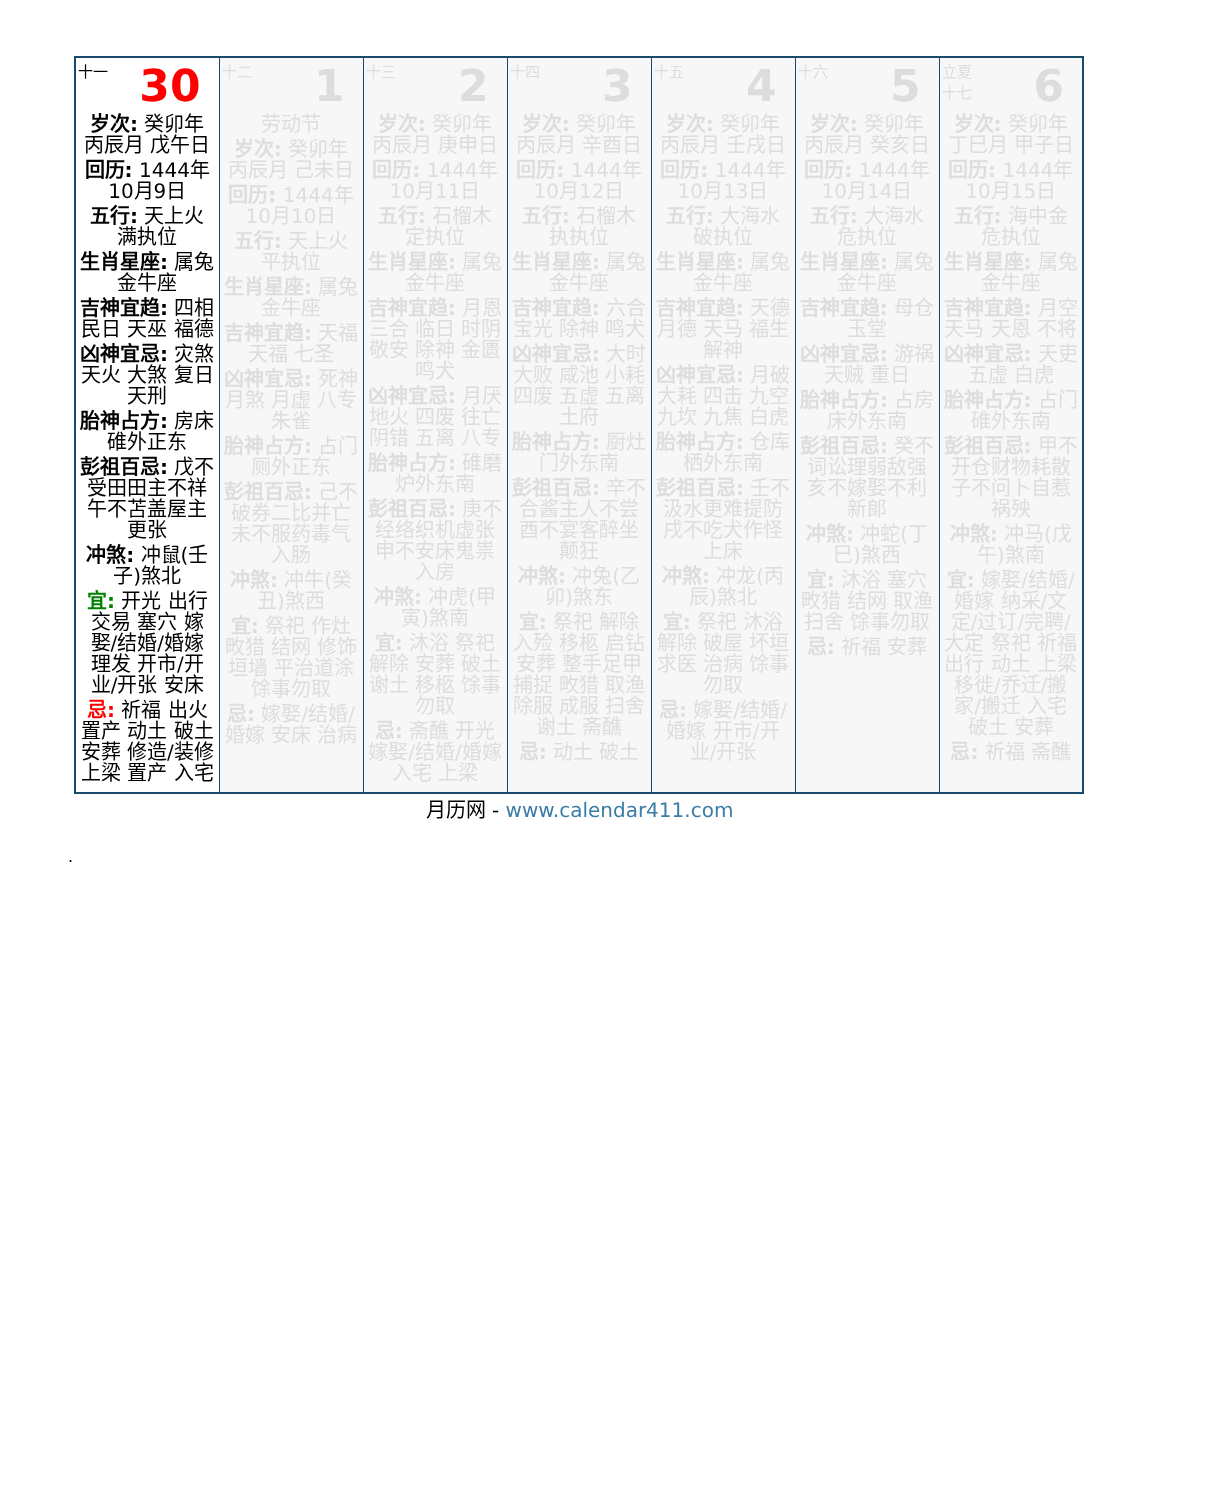| 十一 30 岁次: 癸卯年 丙辰月 戊午日 回历: 1444年10月9日 五行: 天上火 满执位 生肖星座: 属兔 金牛座 吉神宜趋: 四相 民日 天巫 福德 凶神宜忌: 灾煞 天火 大煞 复日 天刑 胎神占方: 房床碓外正东 彭祖百忌: 戊不受田田主不祥 午不苫盖屋主更张 冲煞: 冲鼠(壬子)煞北 宜: 开光 出行 交易 塞穴 嫁娶/结婚/婚嫁 理发 开市/开业/开张 安床 忌: 祈福 出火 置产 动土 破土 安葬 修造/装修 上梁 置产 入宅 | 十二 1 劳动节 岁次: 癸卯年 丙辰月 己未日 回历: 1444年10月10日 五行: 天上火 平执位 生肖星座: 属兔 金牛座 吉神宜趋: 天福 天福 七圣 凶神宜忌: 死神 月煞 月虚 八专 朱雀 胎神占方: 占门厕外正东 彭祖百忌: 己不破券二比并亡 未不服药毒气入肠 冲煞: 冲牛(癸丑)煞西 宜: 祭祀 作灶 畋猎 结网 修饰垣墙 平治道涂 馀事勿取 忌: 嫁娶/结婚/婚嫁 安床 治病 | 十三 2 岁次: 癸卯年 丙辰月 庚申日 回历: 1444年10月11日 五行: 石榴木 定执位 生肖星座: 属兔 金牛座 吉神宜趋: 月恩 三合 临日 时阴 敬安 除神 金匮 鸣犬 凶神宜忌: 月厌 地火 四废 往亡 阴错 五离 八专 胎神占方: 碓磨炉外东南 彭祖百忌: 庚不经络织机虚张 申不安床鬼祟入房 冲煞: 冲虎(甲寅)煞南 宜: 沐浴 祭祀 解除 安葬 破土 谢土 移柩 馀事勿取 忌: 斋醮 开光 嫁娶/结婚/婚嫁 入宅 上梁 | 十四 3 岁次: 癸卯年 丙辰月 辛酉日 回历: 1444年10月12日 五行: 石榴木 执执位 生肖星座: 属兔 金牛座 吉神宜趋: 六合 宝光 除神 鸣犬 凶神宜忌: 大时 大败 咸池 小耗 四废 五虚 五离 土府 胎神占方: 厨灶门外东南 彭祖百忌: 辛不合酱主人不尝 酉不宴客醉坐颠狂 冲煞: 冲兔(乙卯)煞东 宜: 祭祀 解除 入殓 移柩 启钻 安葬 整手足甲 捕捉 畋猎 取渔 除服 成服 扫舍 谢土 斋醮 忌: 动土 破土 | 十五 4 岁次: 癸卯年 丙辰月 壬戌日 回历: 1444年10月13日 五行: 大海水 破执位 生肖星座: 属兔 金牛座 吉神宜趋: 天德 月德 天马 福生 解神 凶神宜忌: 月破 大耗 四击 九空 九坎 九焦 白虎 胎神占方: 仓库栖外东南 彭祖百忌: 壬不汲水更难提防 戌不吃犬作怪上床 冲煞: 冲龙(丙辰)煞北 宜: 祭祀 沐浴 解除 破屋 坏垣 求医 治病 馀事勿取 忌: 嫁娶/结婚/婚嫁 开市/开业/开张 | 十六 5 岁次: 癸卯年 丙辰月 癸亥日 回历: 1444年10月14日 五行: 大海水 危执位 生肖星座: 属兔 金牛座 吉神宜趋: 母仓 玉堂 凶神宜忌: 游祸 天贼 重日 胎神占方: 占房床外东南 彭祖百忌: 癸不词讼理弱敌强 亥不嫁娶不利新郎 冲煞: 冲蛇(丁巳)煞西 宜: 沐浴 塞穴 畋猎 结网 取渔 扫舍 馀事勿取 忌: 祈福 安葬 | 立夏 十七 6 岁次: 癸卯年 丁巳月 甲子日 回历: 1444年10月15日 五行: 海中金 危执位 生肖星座: 属兔 金牛座 吉神宜趋: 月空 天马 天恩 不将 凶神宜忌: 天吏 五虚 白虎 胎神占方: 占门碓外东南 彭祖百忌: 甲不开仓财物耗散 子不问卜自惹祸殃 冲煞: 冲马(戊午)煞南 宜: 嫁娶/结婚/婚嫁 纳采/文定/过订/完聘/大定 祭祀 祈福 出行 动土 上梁 移徙/乔迁/搬家/搬迁 入宅 破土 安葬 忌: 祈福 斋醮 |
月历网 - www.calendar411.com
.